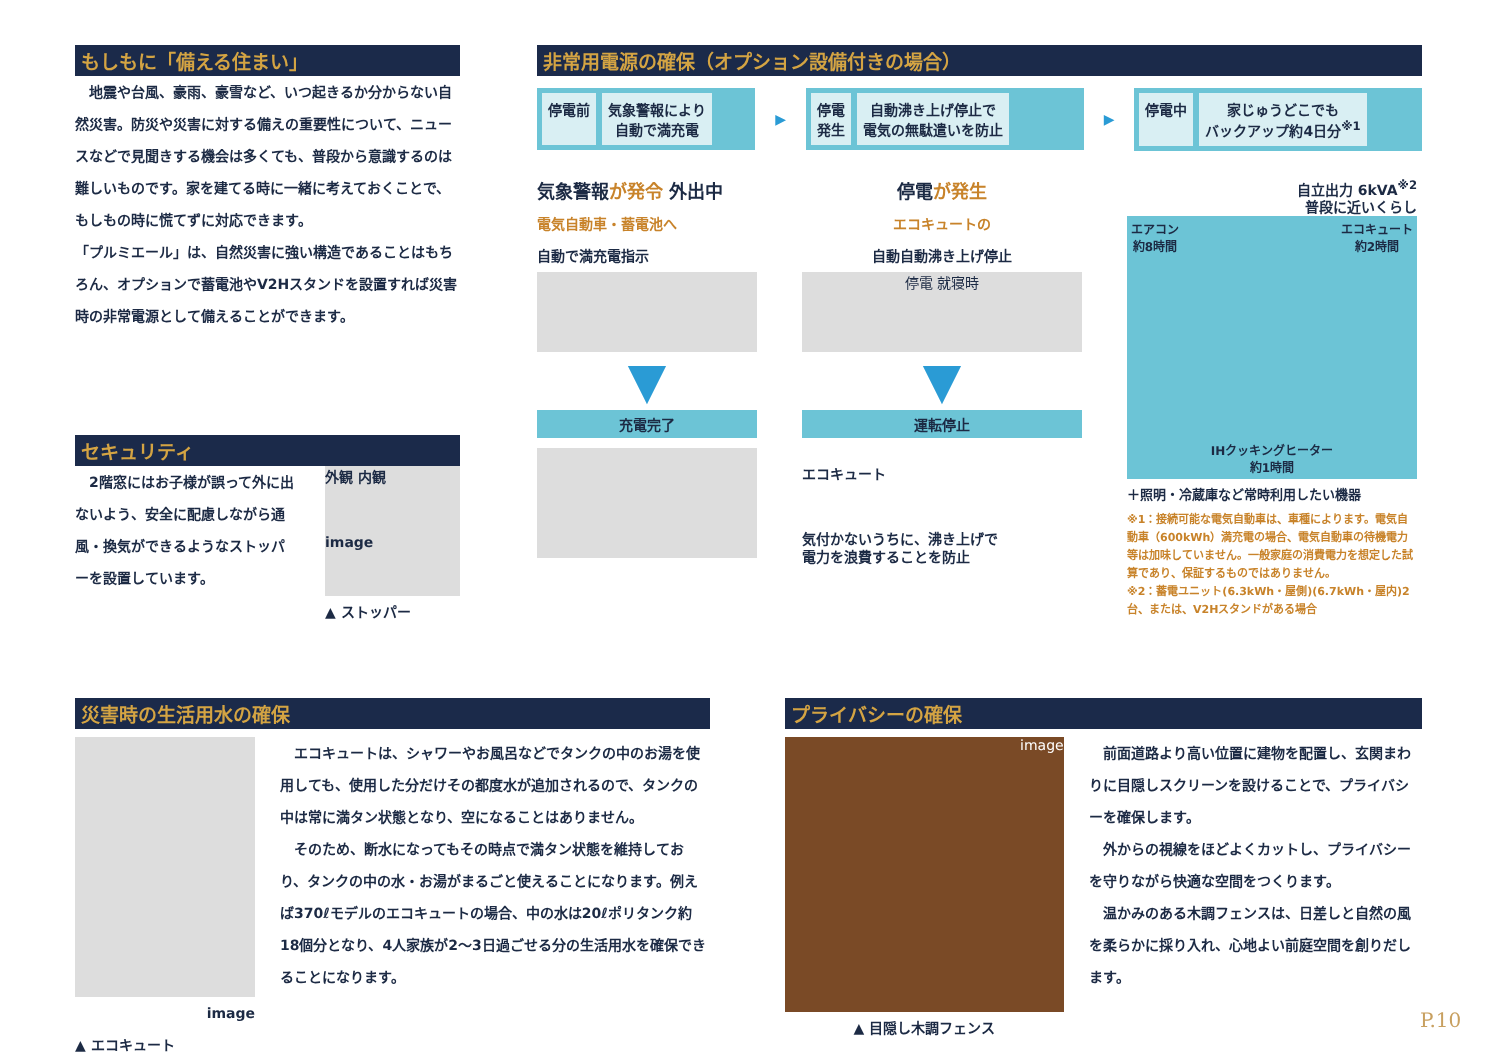もしもに「備える住まい」
　地震や台風、豪雨、豪雪など、いつ起きるか分からない自然災害。防災や災害に対する備えの重要性について、ニュースなどで見聞きする機会は多くても、普段から意識するのは難しいものです。家を建てる時に一緒に考えておくことで、もしもの時に慌てずに対応できます。
「プルミエール」は、自然災害に強い構造であることはもちろん、オプションで蓄電池やV2Hスタンドを設置すれば災害時の非常電源として備えることができます。
セキュリティ
　2階窓にはお子様が誤って外に出ないよう、安全に配慮しながら通風・換気ができるようなストッパーを設置しています。
外観 内観
image
▲ ストッパー
非常用電源の確保（オプション設備付きの場合）
停電前 気象警報により
自動で満充電
▶
停電
発生
自動沸き上げ停止で
電気の無駄遣いを防止
▶
停電中 家じゅうどこでも
バックアップ約4日分<sup>※1</sup>
気象警報が発令 外出中
電気自動車・蓄電池へ
自動で満充電指示
▼
充電完了
停電が発生
エコキュートの
自動自動沸き上げ停止
停電 就寝時
▼
運転停止
エコキュート
気付かないうちに、沸き上げで
電力を浪費することを防止
自立出力 6kVA<sup>※2</sup>
普段に近いくらし
エアコン
約8時間 エコキュート
約2時間 IHクッキングヒーター
約1時間
＋照明・冷蔵庫など常時利用したい機器
※1：接続可能な電気自動車は、車種によります。電気自動車（600kWh）満充電の場合、電気自動車の待機電力等は加味していません。一般家庭の消費電力を想定した試算であり、保証するものではありません。
※2：蓄電ユニット(6.3kWh・屋側)(6.7kWh・屋内)2台、または、V2Hスタンドがある場合
災害時の生活用水の確保
image
▲ エコキュート
　エコキュートは、シャワーやお風呂などでタンクの中のお湯を使用しても、使用した分だけその都度水が追加されるので、タンクの中は常に満タン状態となり、空になることはありません。
　そのため、断水になってもその時点で満タン状態を維持しており、タンクの中の水・お湯がまるごと使えることになります。例えば370ℓモデルのエコキュートの場合、中の水は20ℓポリタンク約18個分となり、4人家族が2～3日過ごせる分の生活用水を確保できることになります。
プライバシーの確保
image
▲ 目隠し木調フェンス
　前面道路より高い位置に建物を配置し、玄関まわりに目隠しスクリーンを設けることで、プライバシーを確保します。
　外からの視線をほどよくカットし、プライバシーを守りながら快適な空間をつくります。
　温かみのある木調フェンスは、日差しと自然の風を柔らかに採り入れ、心地よい前庭空間を創りだします。
P.10